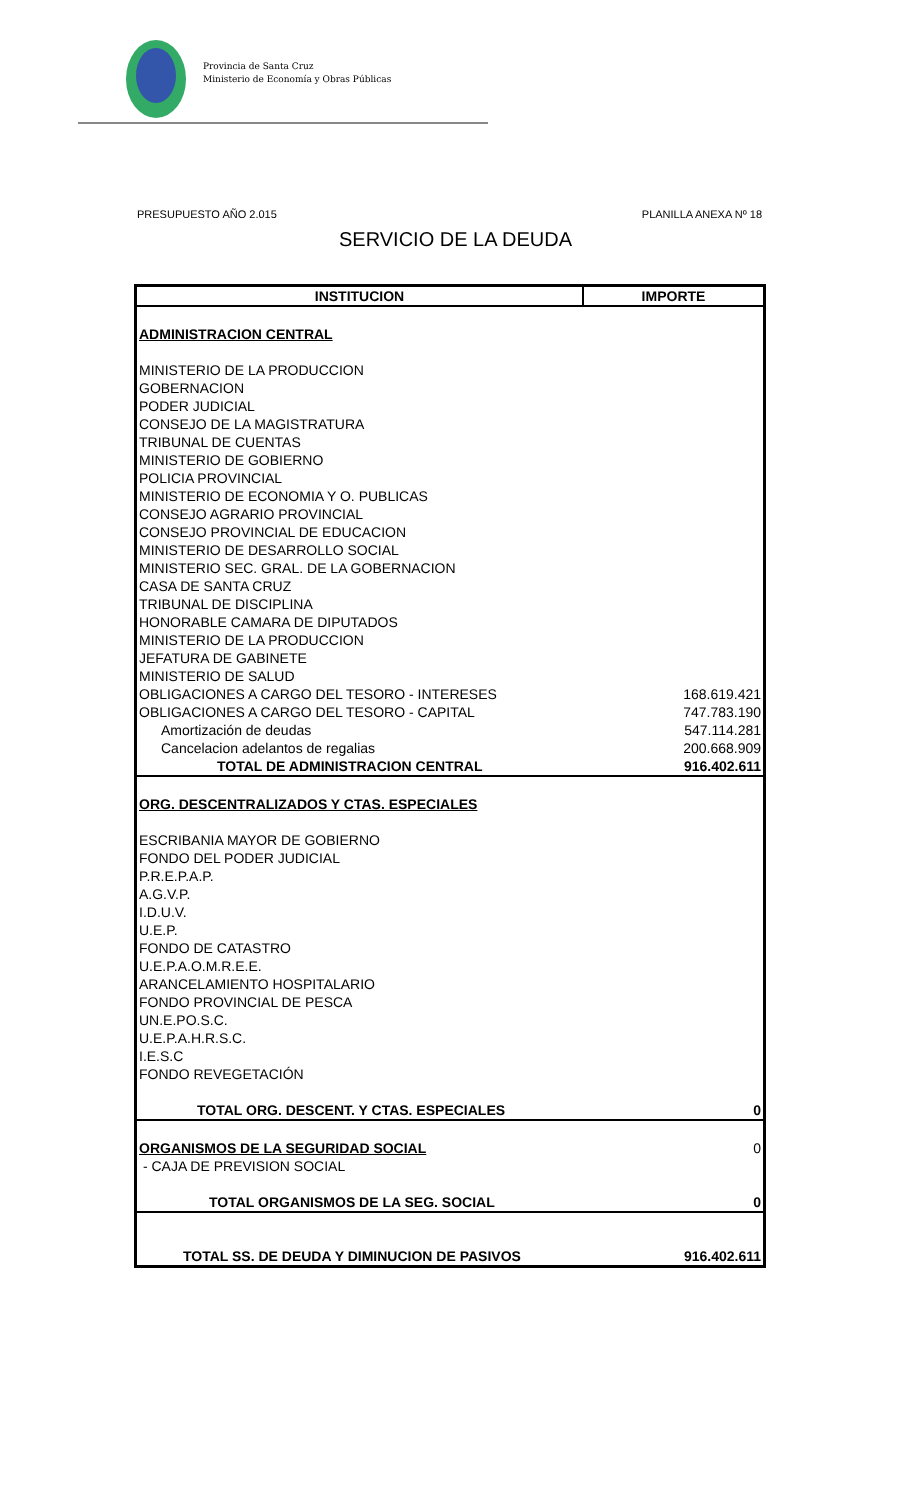Provincia de Santa Cruz
Ministerio de Economía y Obras Públicas
PRESUPUESTO AÑO 2.015 PLANILLA ANEXA Nº 18
SERVICIO DE LA DEUDA
| INSTITUCION | IMPORTE |
| --- | --- |
| ADMINISTRACION CENTRAL | |
| MINISTERIO DE LA PRODUCCION | |
| GOBERNACION | |
| PODER JUDICIAL | |
| CONSEJO DE LA MAGISTRATURA | |
| TRIBUNAL DE CUENTAS | |
| MINISTERIO DE GOBIERNO | |
| POLICIA PROVINCIAL | |
| MINISTERIO DE ECONOMIA Y O. PUBLICAS | |
| CONSEJO AGRARIO PROVINCIAL | |
| CONSEJO PROVINCIAL DE EDUCACION | |
| MINISTERIO DE DESARROLLO SOCIAL | |
| MINISTERIO SEC. GRAL. DE LA GOBERNACION | |
| CASA DE SANTA CRUZ | |
| TRIBUNAL DE DISCIPLINA | |
| HONORABLE CAMARA DE DIPUTADOS | |
| MINISTERIO DE LA PRODUCCION | |
| JEFATURA DE GABINETE | |
| MINISTERIO DE SALUD | |
| OBLIGACIONES A CARGO DEL TESORO - INTERESES | 168.619.421 |
| OBLIGACIONES A CARGO DEL TESORO - CAPITAL | 747.783.190 |
| Amortización de deudas | 547.114.281 |
| Cancelacion adelantos de regalias | 200.668.909 |
| TOTAL DE ADMINISTRACION CENTRAL | 916.402.611 |
| ORG. DESCENTRALIZADOS Y CTAS. ESPECIALES | |
| ESCRIBANIA MAYOR DE GOBIERNO | |
| FONDO DEL PODER JUDICIAL | |
| P.R.E.P.A.P. | |
| A.G.V.P. | |
| I.D.U.V. | |
| U.E.P. | |
| FONDO DE CATASTRO | |
| U.E.P.A.O.M.R.E.E. | |
| ARANCELAMIENTO HOSPITALARIO | |
| FONDO PROVINCIAL DE PESCA | |
| UN.E.PO.S.C. | |
| U.E.P.A.H.R.S.C. | |
| I.E.S.C | |
| FONDO REVEGETACIÓN | |
| TOTAL ORG. DESCENT. Y CTAS. ESPECIALES | 0 |
| ORGANISMOS DE LA SEGURIDAD SOCIAL | 0 |
| - CAJA DE PREVISION SOCIAL | |
| TOTAL ORGANISMOS DE LA SEG. SOCIAL | 0 |
| TOTAL SS. DE DEUDA Y DIMINUCION DE PASIVOS | 916.402.611 |